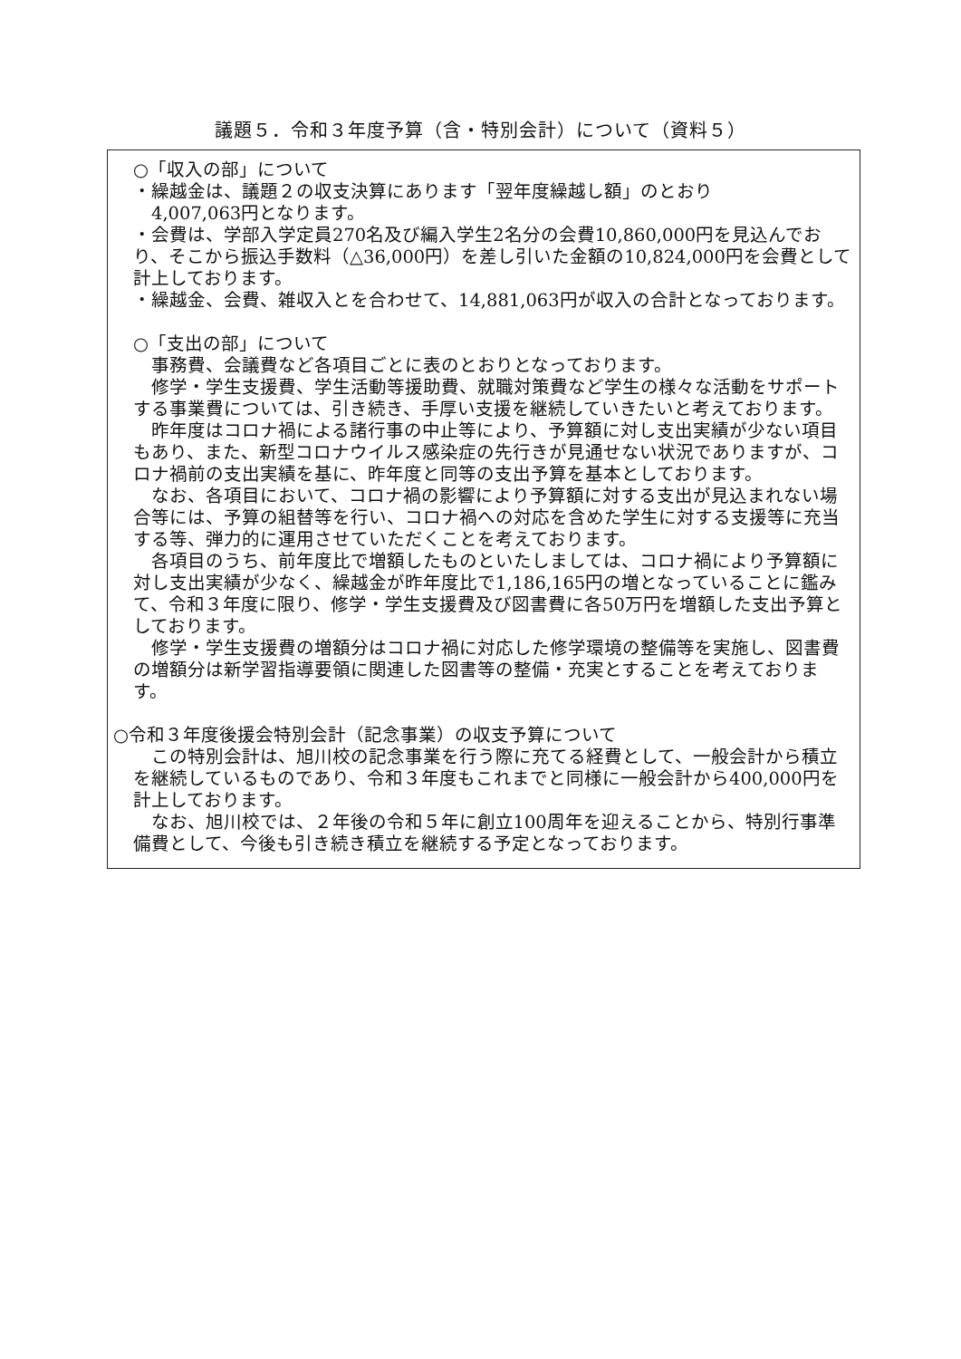議題５．令和３年度予算（含・特別会計）について（資料５）
○「収入の部」について
・繰越金は、議題２の収支決算にあります「翌年度繰越し額」のとおり
　4,007,063円となります。
・会費は、学部入学定員270名及び編入学生2名分の会費10,860,000円を見込んでおり、そこから振込手数料（△36,000円）を差し引いた金額の10,824,000円を会費として計上しております。
・繰越金、会費、雑収入とを合わせて、14,881,063円が収入の合計となっております。
○「支出の部」について
事務費、会議費など各項目ごとに表のとおりとなっております。
修学・学生支援費、学生活動等援助費、就職対策費など学生の様々な活動をサポートする事業費については、引き続き、手厚い支援を継続していきたいと考えております。
昨年度はコロナ禍による諸行事の中止等により、予算額に対し支出実績が少ない項目もあり、また、新型コロナウイルス感染症の先行きが見通せない状況でありますが、コロナ禍前の支出実績を基に、昨年度と同等の支出予算を基本としております。
なお、各項目において、コロナ禍の影響により予算額に対する支出が見込まれない場合等には、予算の組替等を行い、コロナ禍への対応を含めた学生に対する支援等に充当する等、弾力的に運用させていただくことを考えております。
各項目のうち、前年度比で増額したものといたしましては、コロナ禍により予算額に対し支出実績が少なく、繰越金が昨年度比で1,186,165円の増となっていることに鑑みて、令和３年度に限り、修学・学生支援費及び図書費に各50万円を増額した支出予算としております。
修学・学生支援費の増額分はコロナ禍に対応した修学環境の整備等を実施し、図書費の増額分は新学習指導要領に関連した図書等の整備・充実とすることを考えております。
○令和３年度後援会特別会計（記念事業）の収支予算について
この特別会計は、旭川校の記念事業を行う際に充てる経費として、一般会計から積立を継続しているものであり、令和３年度もこれまでと同様に一般会計から400,000円を計上しております。
なお、旭川校では、２年後の令和５年に創立100周年を迎えることから、特別行事準備費として、今後も引き続き積立を継続する予定となっております。